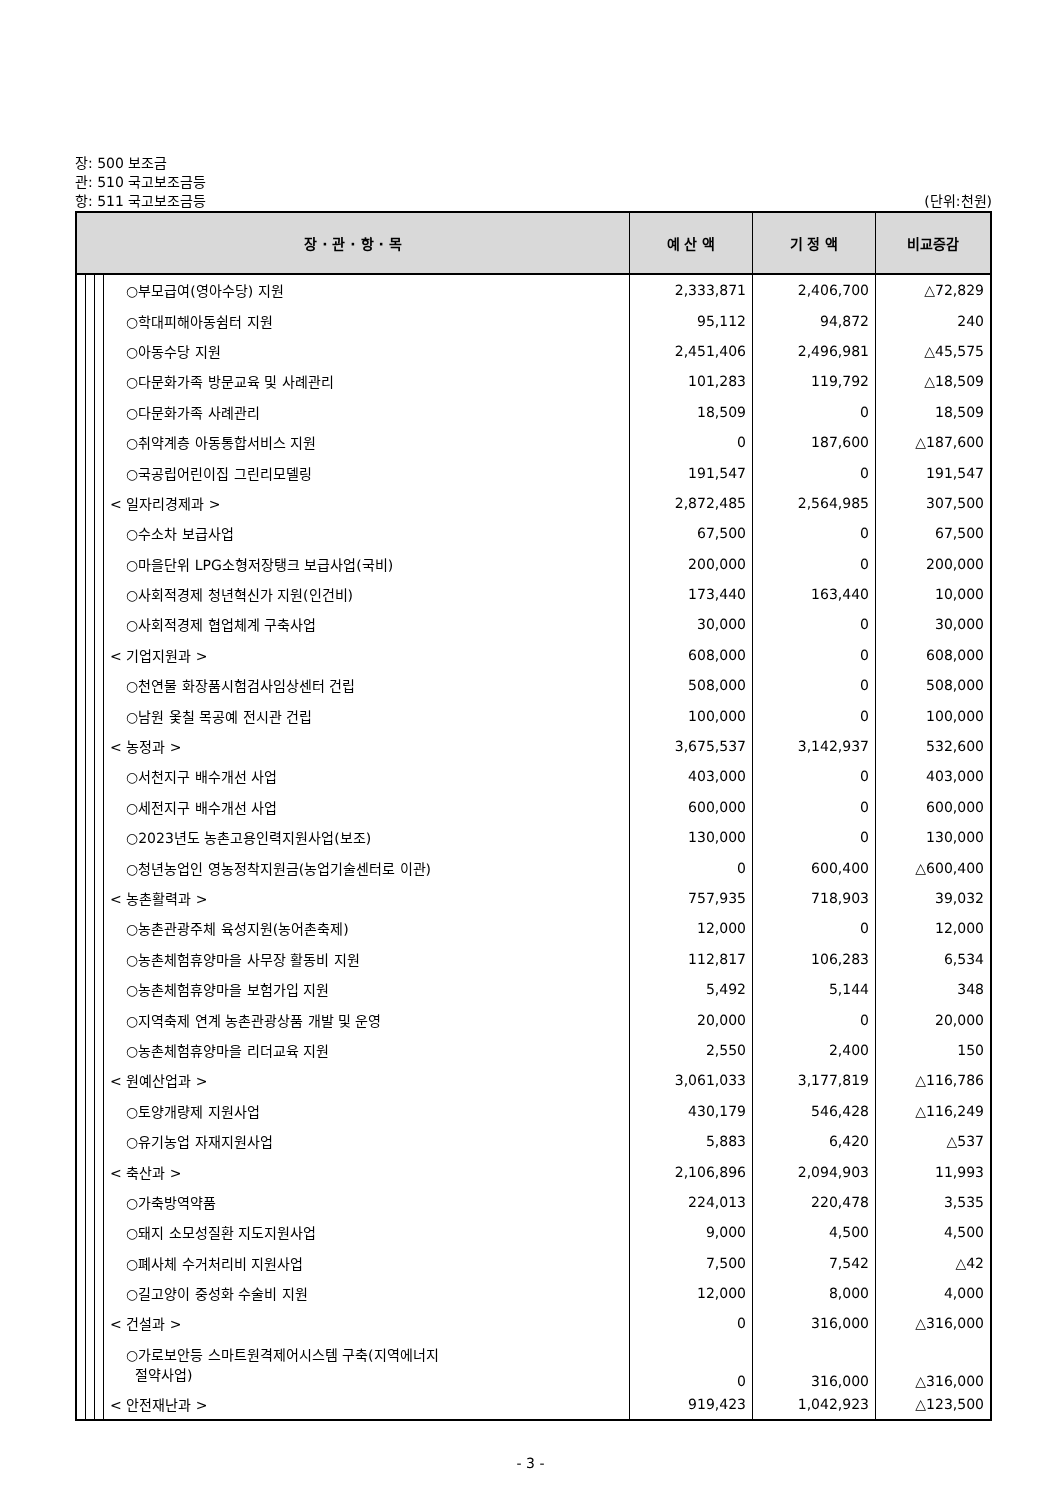장: 500 보조금
관: 510 국고보조금등
항: 511 국고보조금등 (단위:천원)
| 장 · 관 · 항 · 목 | | | | 예 산 액 | 기 정 액 | 비교증감 |
| --- | --- | --- | --- | --- | --- | --- |
| | | | ○부모급여(영아수당) 지원 | 2,333,871 | 2,406,700 | △72,829 |
| | | | ○학대피해아동쉼터 지원 | 95,112 | 94,872 | 240 |
| | | | ○아동수당 지원 | 2,451,406 | 2,496,981 | △45,575 |
| | | | ○다문화가족 방문교육 및 사례관리 | 101,283 | 119,792 | △18,509 |
| | | | ○다문화가족 사례관리 | 18,509 | 0 | 18,509 |
| | | | ○취약계층 아동통합서비스 지원 | 0 | 187,600 | △187,600 |
| | | | ○국공립어린이집 그린리모델링 | 191,547 | 0 | 191,547 |
| | | | < 일자리경제과 > | 2,872,485 | 2,564,985 | 307,500 |
| | | | ○수소차 보급사업 | 67,500 | 0 | 67,500 |
| | | | ○마을단위 LPG소형저장탱크 보급사업(국비) | 200,000 | 0 | 200,000 |
| | | | ○사회적경제 청년혁신가 지원(인건비) | 173,440 | 163,440 | 10,000 |
| | | | ○사회적경제 협업체계 구축사업 | 30,000 | 0 | 30,000 |
| | | | < 기업지원과 > | 608,000 | 0 | 608,000 |
| | | | ○천연물 화장품시험검사임상센터 건립 | 508,000 | 0 | 508,000 |
| | | | ○남원 옻칠 목공예 전시관 건립 | 100,000 | 0 | 100,000 |
| | | | < 농정과 > | 3,675,537 | 3,142,937 | 532,600 |
| | | | ○서천지구 배수개선 사업 | 403,000 | 0 | 403,000 |
| | | | ○세전지구 배수개선 사업 | 600,000 | 0 | 600,000 |
| | | | ○2023년도 농촌고용인력지원사업(보조) | 130,000 | 0 | 130,000 |
| | | | ○청년농업인 영농정착지원금(농업기술센터로 이관) | 0 | 600,400 | △600,400 |
| | | | < 농촌활력과 > | 757,935 | 718,903 | 39,032 |
| | | | ○농촌관광주체 육성지원(농어촌축제) | 12,000 | 0 | 12,000 |
| | | | ○농촌체험휴양마을 사무장 활동비 지원 | 112,817 | 106,283 | 6,534 |
| | | | ○농촌체험휴양마을 보험가입 지원 | 5,492 | 5,144 | 348 |
| | | | ○지역축제 연계 농촌관광상품 개발 및 운영 | 20,000 | 0 | 20,000 |
| | | | ○농촌체험휴양마을 리더교육 지원 | 2,550 | 2,400 | 150 |
| | | | < 원예산업과 > | 3,061,033 | 3,177,819 | △116,786 |
| | | | ○토양개량제 지원사업 | 430,179 | 546,428 | △116,249 |
| | | | ○유기농업 자재지원사업 | 5,883 | 6,420 | △537 |
| | | | < 축산과 > | 2,106,896 | 2,094,903 | 11,993 |
| | | | ○가축방역약품 | 224,013 | 220,478 | 3,535 |
| | | | ○돼지 소모성질환 지도지원사업 | 9,000 | 4,500 | 4,500 |
| | | | ○폐사체 수거처리비 지원사업 | 7,500 | 7,542 | △42 |
| | | | ○길고양이 중성화 수술비 지원 | 12,000 | 8,000 | 4,000 |
| | | | < 건설과 > | 0 | 316,000 | △316,000 |
| | | | ○가로보안등 스마트원격제어시스템 구축(지역에너지 절약사업) | 0 | 316,000 | △316,000 |
| | | | < 안전재난과 > | 919,423 | 1,042,923 | △123,500 |
- 3 -